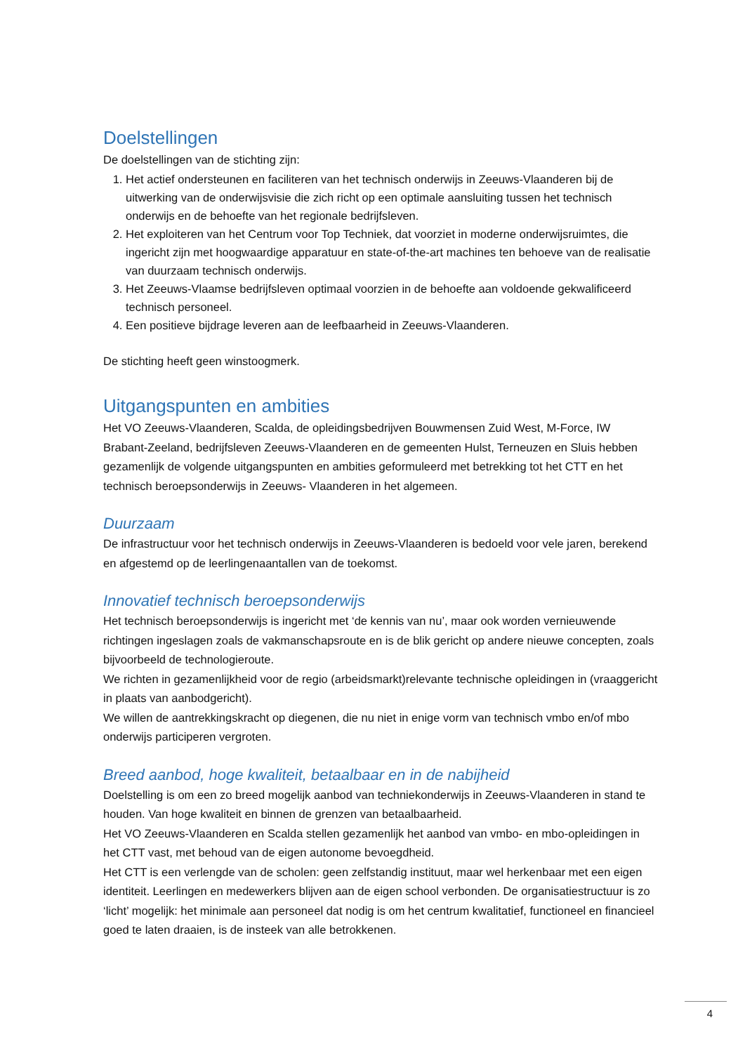Doelstellingen
De doelstellingen van de stichting zijn:
1. Het actief ondersteunen en faciliteren van het technisch onderwijs in Zeeuws-Vlaanderen bij de uitwerking van de onderwijsvisie die zich richt op een optimale aansluiting tussen het technisch onderwijs en de behoefte van het regionale bedrijfsleven.
2. Het exploiteren van het Centrum voor Top Techniek, dat voorziet in moderne onderwijsruimtes, die ingericht zijn met hoogwaardige apparatuur en state-of-the-art machines ten behoeve van de realisatie van duurzaam technisch onderwijs.
3. Het Zeeuws-Vlaamse bedrijfsleven optimaal voorzien in de behoefte aan voldoende gekwalificeerd technisch personeel.
4. Een positieve bijdrage leveren aan de leefbaarheid in Zeeuws-Vlaanderen.
De stichting heeft geen winstoogmerk.
Uitgangspunten en ambities
Het VO Zeeuws-Vlaanderen, Scalda, de opleidingsbedrijven Bouwmensen Zuid West, M-Force, IW Brabant-Zeeland, bedrijfsleven Zeeuws-Vlaanderen en de gemeenten Hulst, Terneuzen en Sluis hebben gezamenlijk de volgende uitgangspunten en ambities geformuleerd met betrekking tot het CTT en het technisch beroepsonderwijs in Zeeuws- Vlaanderen in het algemeen.
Duurzaam
De infrastructuur voor het technisch onderwijs in Zeeuws-Vlaanderen is bedoeld voor vele jaren, berekend en afgestemd op de leerlingenaantallen van de toekomst.
Innovatief technisch beroepsonderwijs
Het technisch beroepsonderwijs is ingericht met ‘de kennis van nu’, maar ook worden vernieuwende richtingen ingeslagen zoals de vakmanschapsroute en is de blik gericht op andere nieuwe concepten, zoals bijvoorbeeld de technologieroute.
We richten in gezamenlijkheid voor de regio (arbeidsmarkt)relevante technische opleidingen in (vraaggericht in plaats van aanbodgericht).
We willen de aantrekkingskracht op diegenen, die nu niet in enige vorm van technisch vmbo en/of mbo onderwijs participeren vergroten.
Breed aanbod, hoge kwaliteit, betaalbaar en in de nabijheid
Doelstelling is om een zo breed mogelijk aanbod van techniekonderwijs in Zeeuws-Vlaanderen in stand te houden. Van hoge kwaliteit en binnen de grenzen van betaalbaarheid.
Het VO Zeeuws-Vlaanderen en Scalda stellen gezamenlijk het aanbod van vmbo- en mbo-opleidingen in het CTT vast, met behoud van de eigen autonome bevoegdheid.
Het CTT is een verlengde van de scholen: geen zelfstandig instituut, maar wel herkenbaar met een eigen identiteit. Leerlingen en medewerkers blijven aan de eigen school verbonden. De organisatiestructuur is zo ‘licht’ mogelijk: het minimale aan personeel dat nodig is om het centrum kwalitatief, functioneel en financieel goed te laten draaien, is de insteek van alle betrokkenen.
4